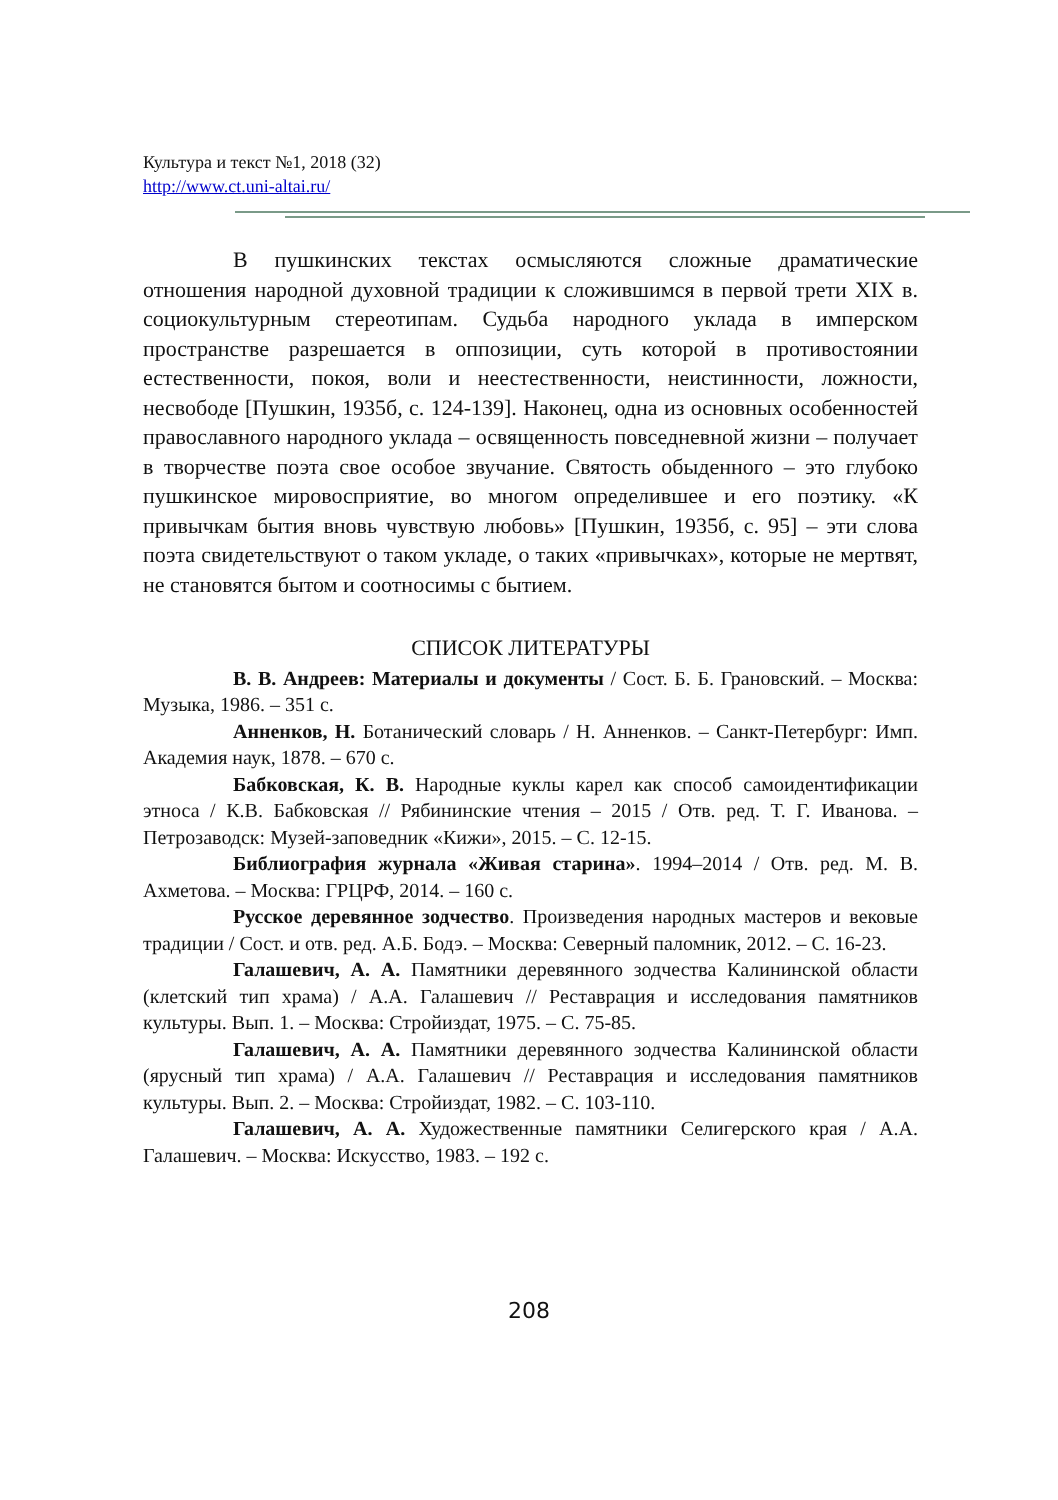Культура и текст №1, 2018 (32)
http://www.ct.uni-altai.ru/
В пушкинских текстах осмысляются сложные драматические отношения народной духовной традиции к сложившимся в первой трети XIX в. социокультурным стереотипам. Судьба народного уклада в имперском пространстве разрешается в оппозиции, суть которой в противостоянии естественности, покоя, воли и неестественности, неистинности, ложности, несвободе [Пушкин, 1935б, с. 124-139]. Наконец, одна из основных особенностей православного народного уклада – освященность повседневной жизни – получает в творчестве поэта свое особое звучание. Святость обыденного – это глубоко пушкинское мировосприятие, во многом определившее и его поэтику. «К привычкам бытия вновь чувствую любовь» [Пушкин, 1935б, с. 95] – эти слова поэта свидетельствуют о таком укладе, о таких «привычках», которые не мертвят, не становятся бытом и соотносимы с бытием.
СПИСОК ЛИТЕРАТУРЫ
В. В. Андреев: Материалы и документы / Сост. Б. Б. Грановский. – Москва: Музыка, 1986. – 351 с.
Анненков, Н. Ботанический словарь / Н. Анненков. – Санкт-Петербург: Имп. Академия наук, 1878. – 670 с.
Бабковская, К. В. Народные куклы карел как способ самоидентификации этноса / К.В. Бабковская // Рябининские чтения – 2015 / Отв. ред. Т. Г. Иванова. – Петрозаводск: Музей-заповедник «Кижи», 2015. – С. 12-15.
Библиография журнала «Живая старина». 1994–2014 / Отв. ред. М. В. Ахметова. – Москва: ГРЦРФ, 2014. – 160 с.
Русское деревянное зодчество. Произведения народных мастеров и вековые традиции / Сост. и отв. ред. А.Б. Бодэ. – Москва: Северный паломник, 2012. – С. 16-23.
Галашевич, А. А. Памятники деревянного зодчества Калининской области (клетский тип храма) / А.А. Галашевич // Реставрация и исследования памятников культуры. Вып. 1. – Москва: Стройиздат, 1975. – С. 75-85.
Галашевич, А. А. Памятники деревянного зодчества Калининской области (ярусный тип храма) / А.А. Галашевич // Реставрация и исследования памятников культуры. Вып. 2. – Москва: Стройиздат, 1982. – С. 103-110.
Галашевич, А. А. Художественные памятники Селигерского края / А.А. Галашевич. – Москва: Искусство, 1983. – 192 с.
208